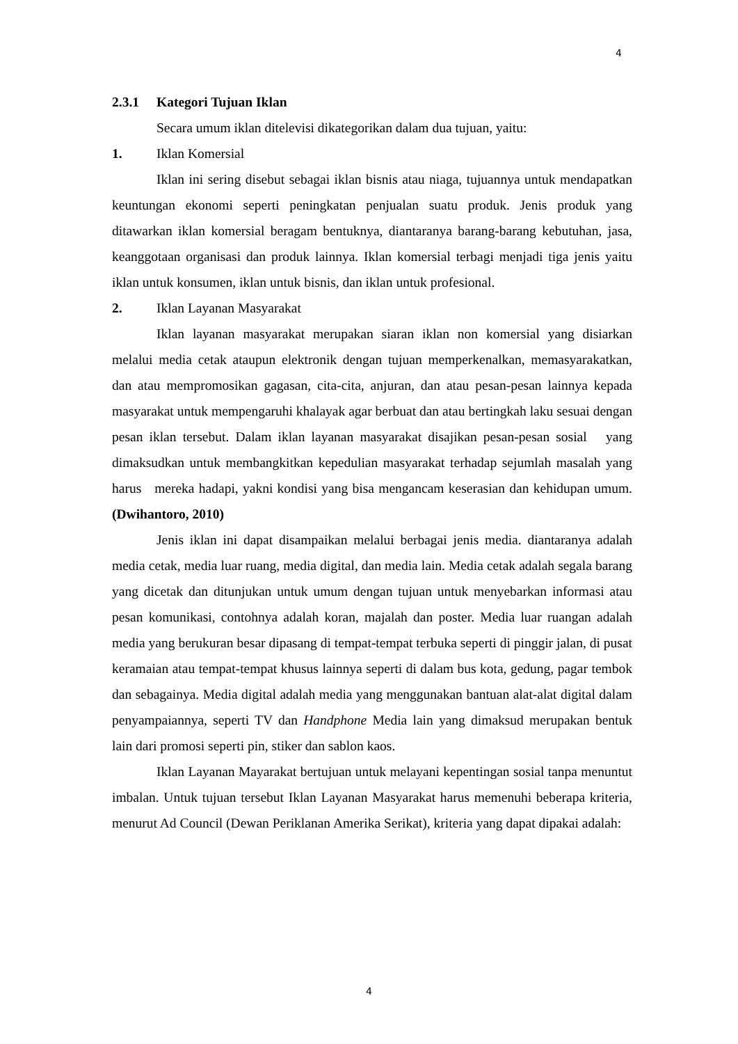4
2.3.1 Kategori Tujuan Iklan
Secara umum iklan ditelevisi dikategorikan dalam dua tujuan, yaitu:
1. Iklan Komersial
Iklan ini sering disebut sebagai iklan bisnis atau niaga, tujuannya untuk mendapatkan keuntungan ekonomi seperti peningkatan penjualan suatu produk. Jenis produk yang ditawarkan iklan komersial beragam bentuknya, diantaranya barang-barang kebutuhan, jasa, keanggotaan organisasi dan produk lainnya. Iklan komersial terbagi menjadi tiga jenis yaitu iklan untuk konsumen, iklan untuk bisnis, dan iklan untuk profesional.
2. Iklan Layanan Masyarakat
Iklan layanan masyarakat merupakan siaran iklan non komersial yang disiarkan melalui media cetak ataupun elektronik dengan tujuan memperkenalkan, memasyarakatkan, dan atau mempromosikan gagasan, cita-cita, anjuran, dan atau pesan-pesan lainnya kepada masyarakat untuk mempengaruhi khalayak agar berbuat dan atau bertingkah laku sesuai dengan pesan iklan tersebut. Dalam iklan layanan masyarakat disajikan pesan-pesan sosial yang dimaksudkan untuk membangkitkan kepedulian masyarakat terhadap sejumlah masalah yang harus mereka hadapi, yakni kondisi yang bisa mengancam keserasian dan kehidupan umum. (Dwihantoro, 2010)
Jenis iklan ini dapat disampaikan melalui berbagai jenis media. diantaranya adalah media cetak, media luar ruang, media digital, dan media lain. Media cetak adalah segala barang yang dicetak dan ditunjukan untuk umum dengan tujuan untuk menyebarkan informasi atau pesan komunikasi, contohnya adalah koran, majalah dan poster. Media luar ruangan adalah media yang berukuran besar dipasang di tempat-tempat terbuka seperti di pinggir jalan, di pusat keramaian atau tempat-tempat khusus lainnya seperti di dalam bus kota, gedung, pagar tembok dan sebagainya. Media digital adalah media yang menggunakan bantuan alat-alat digital dalam penyampaiannya, seperti TV dan Handphone Media lain yang dimaksud merupakan bentuk lain dari promosi seperti pin, stiker dan sablon kaos.
Iklan Layanan Mayarakat bertujuan untuk melayani kepentingan sosial tanpa menuntut imbalan. Untuk tujuan tersebut Iklan Layanan Masyarakat harus memenuhi beberapa kriteria, menurut Ad Council (Dewan Periklanan Amerika Serikat), kriteria yang dapat dipakai adalah:
4